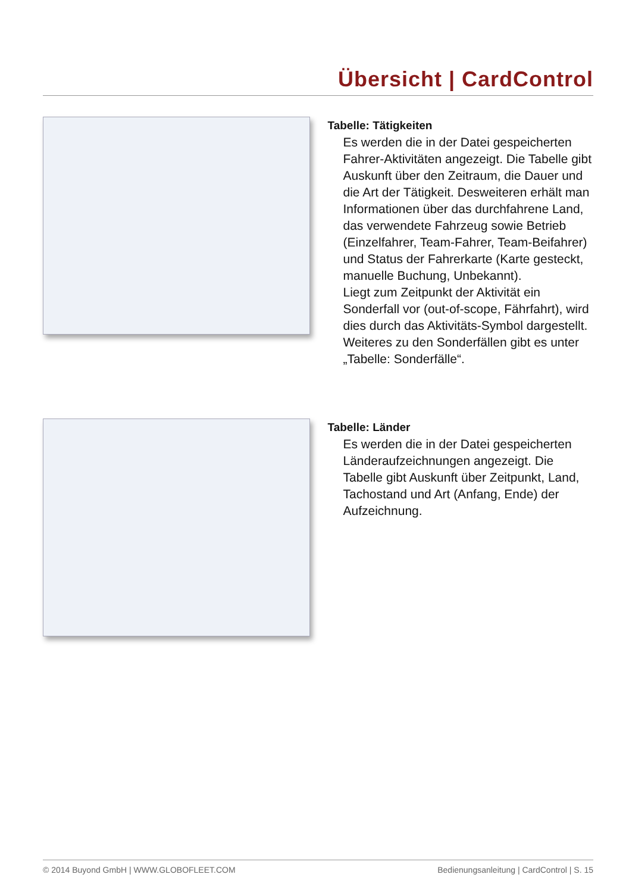Übersicht | CardControl
Tabelle: Tätigkeiten
Es werden die in der Datei gespeicherten Fahrer-Aktivitäten angezeigt. Die Tabelle gibt Auskunft über den Zeitraum, die Dauer und die Art der Tätigkeit. Desweiteren erhält man Informationen über das durch­fahrene Land, das verwendete Fahrzeug sowie Betrieb (Einzelfahrer, Team-Fahrer, Team-Beifahrer) und Status der Fahrer­karte (Karte gesteckt, manuelle Buchung, Unbekannt).
Liegt zum Zeitpunkt der Aktivität ein Sonderfall vor (out-of-scope, Fährfahrt), wird dies durch das Aktivitäts-Symbol dargestellt. Weiteres zu den Sonderfällen gibt es unter „Tabelle: Sonderfälle“.
Tabelle: Länder
Es werden die in der Datei gespeicherten Länderaufzeichnungen angezeigt. Die Tabelle gibt Auskunft über Zeitpunkt, Land, Tachostand und Art (Anfang, Ende) der Aufzeichnung.
© 2014 Buyond GmbH | WWW.GLOBOFLEET.COM Bedienungsanleitung | CardControl | S. 15